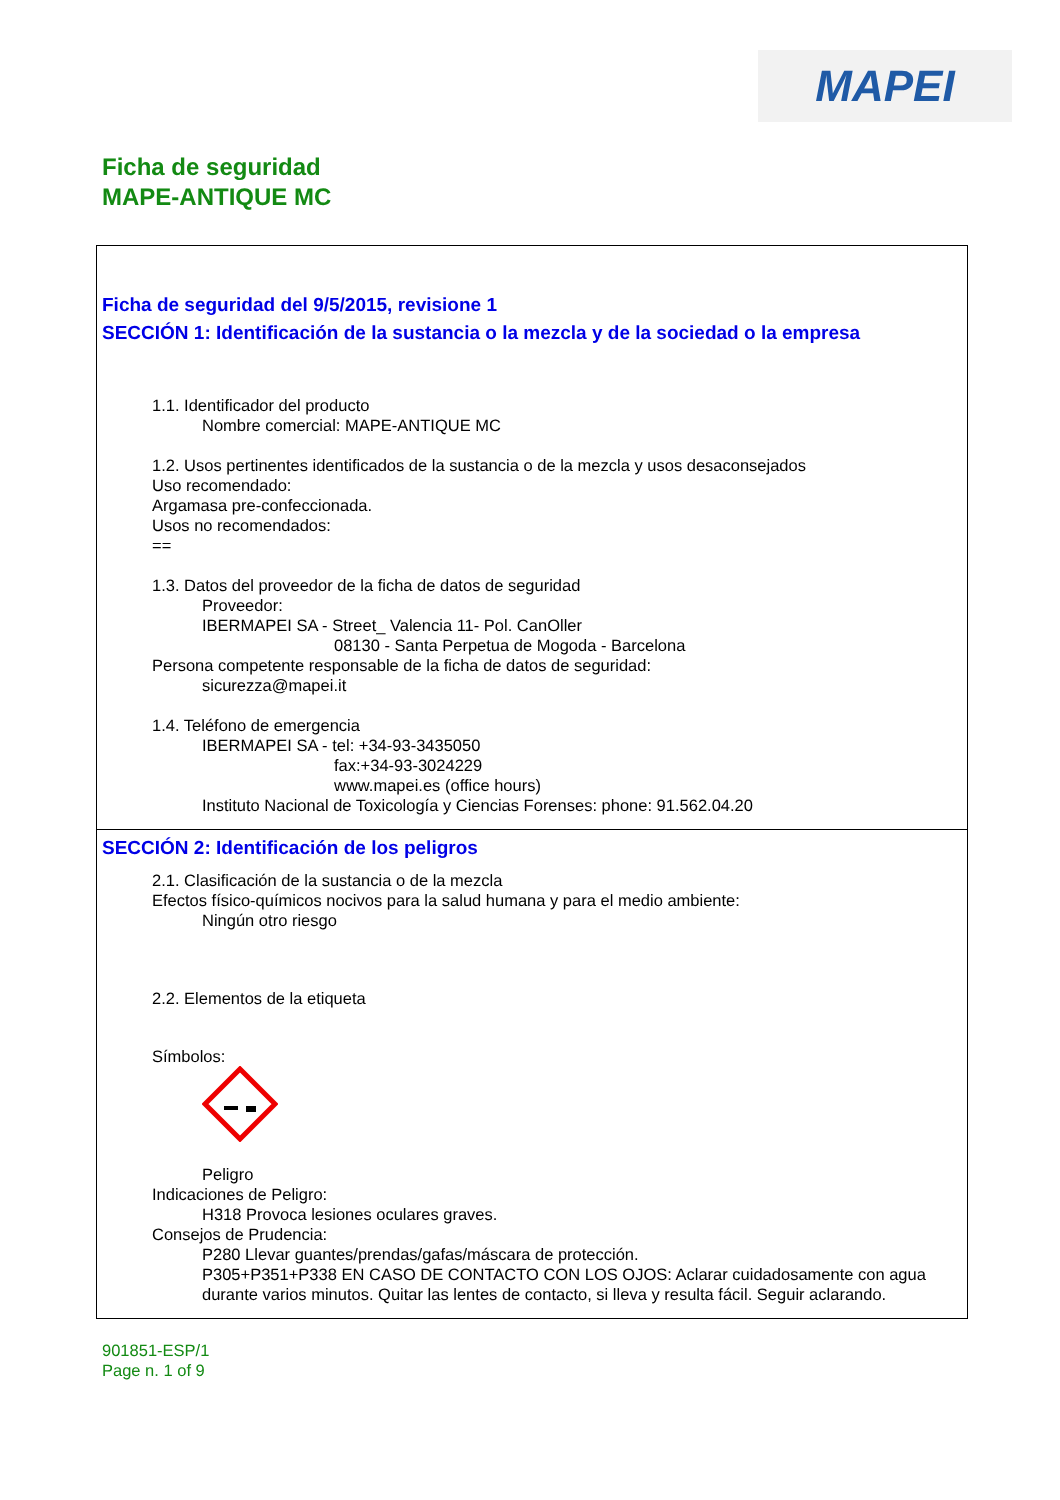MAPEI
Ficha de seguridad
MAPE-ANTIQUE MC
Ficha de seguridad del 9/5/2015, revisione 1
SECCIÓN 1: Identificación de la sustancia o la mezcla y de la sociedad o la empresa
1.1. Identificador del producto
Nombre comercial: MAPE-ANTIQUE MC
1.2. Usos pertinentes identificados de la sustancia o de la mezcla y usos desaconsejados
Uso recomendado:
Argamasa pre-confeccionada.
Usos no recomendados:
==
1.3. Datos del proveedor de la ficha de datos de seguridad
Proveedor:
IBERMAPEI SA - Street_ Valencia 11- Pol. CanOller
08130 - Santa Perpetua de Mogoda - Barcelona
Persona competente responsable de la ficha de datos de seguridad:
sicurezza@mapei.it
1.4. Teléfono de emergencia
IBERMAPEI SA - tel: +34-93-3435050
fax:+34-93-3024229
www.mapei.es (office hours)
Instituto Nacional de Toxicología y Ciencias Forenses: phone: 91.562.04.20
SECCIÓN 2: Identificación de los peligros
2.1. Clasificación de la sustancia o de la mezcla
Efectos físico-químicos nocivos para la salud humana y para el medio ambiente:
Ningún otro riesgo
2.2. Elementos de la etiqueta
Símbolos:
Peligro
Indicaciones de Peligro:
H318 Provoca lesiones oculares graves.
Consejos de Prudencia:
P280 Llevar guantes/prendas/gafas/máscara de protección.
P305+P351+P338 EN CASO DE CONTACTO CON LOS OJOS: Aclarar cuidadosamente con agua durante varios minutos. Quitar las lentes de contacto, si lleva y resulta fácil. Seguir aclarando.
901851-ESP/1
Page n. 1 of 9